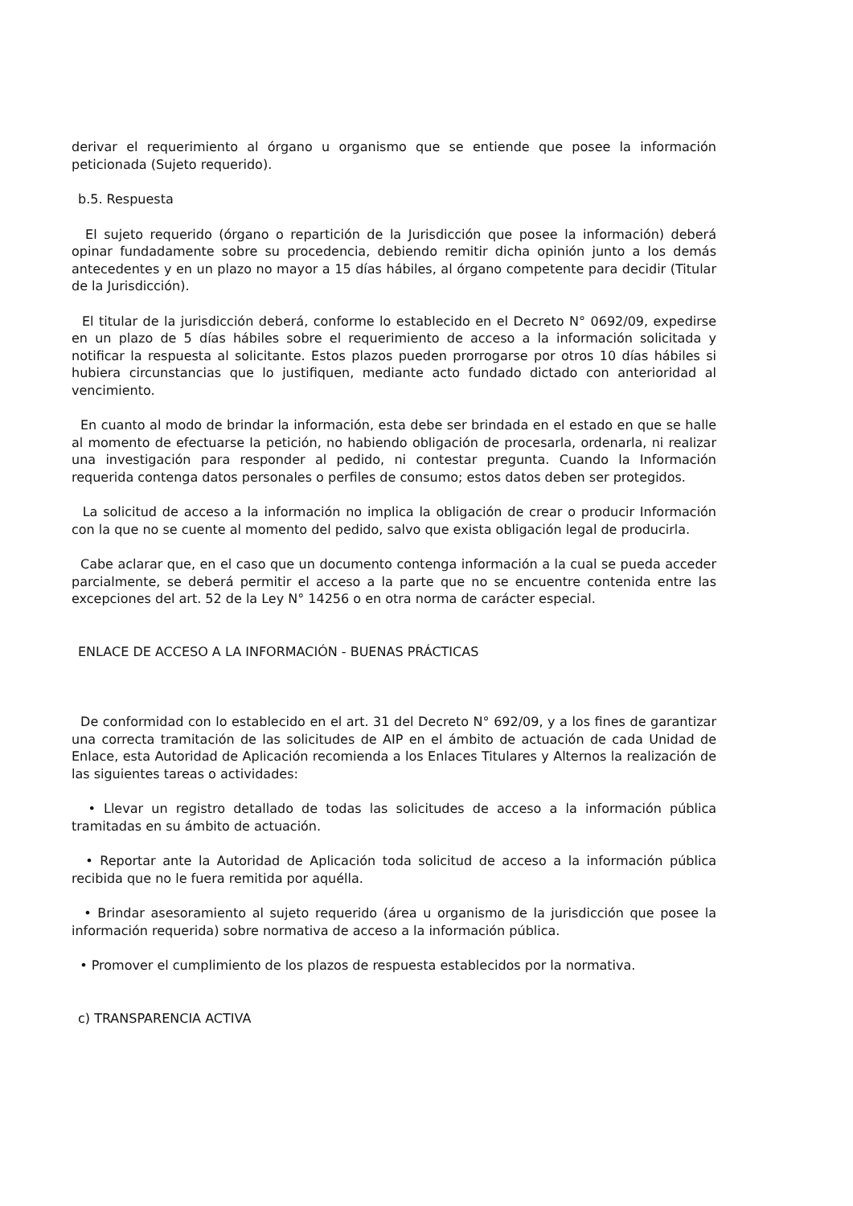derivar el requerimiento al órgano u organismo que se entiende que posee la información peticionada (Sujeto requerido).
b.5. Respuesta
El sujeto requerido (órgano o repartición de la Jurisdicción que posee la información) deberá opinar fundadamente sobre su procedencia, debiendo remitir dicha opinión junto a los demás antecedentes y en un plazo no mayor a 15 días hábiles, al órgano competente para decidir (Titular de la Jurisdicción).
El titular de la jurisdicción deberá, conforme lo establecido en el Decreto N° 0692/09, expedirse en un plazo de 5 días hábiles sobre el requerimiento de acceso a la información solicitada y notificar la respuesta al solicitante. Estos plazos pueden prorrogarse por otros 10 días hábiles si hubiera circunstancias que lo justifiquen, mediante acto fundado dictado con anterioridad al vencimiento.
En cuanto al modo de brindar la información, esta debe ser brindada en el estado en que se halle al momento de efectuarse la petición, no habiendo obligación de procesarla, ordenarla, ni realizar una investigación para responder al pedido, ni contestar pregunta. Cuando la Información requerida contenga datos personales o perfiles de consumo; estos datos deben ser protegidos.
La solicitud de acceso a la información no implica la obligación de crear o producir Información con la que no se cuente al momento del pedido, salvo que exista obligación legal de producirla.
Cabe aclarar que, en el caso que un documento contenga información a la cual se pueda acceder parcialmente, se deberá permitir el acceso a la parte que no se encuentre contenida entre las excepciones del art. 52 de la Ley N° 14256 o en otra norma de carácter especial.
ENLACE DE ACCESO A LA INFORMACIÓN - BUENAS PRÁCTICAS
De conformidad con lo establecido en el art. 31 del Decreto N° 692/09, y a los fines de garantizar una correcta tramitación de las solicitudes de AIP en el ámbito de actuación de cada Unidad de Enlace, esta Autoridad de Aplicación recomienda a los Enlaces Titulares y Alternos la realización de las siguientes tareas o actividades:
• Llevar un registro detallado de todas las solicitudes de acceso a la información pública tramitadas en su ámbito de actuación.
• Reportar ante la Autoridad de Aplicación toda solicitud de acceso a la información pública recibida que no le fuera remitida por aquélla.
• Brindar asesoramiento al sujeto requerido (área u organismo de la jurisdicción que posee la información requerida) sobre normativa de acceso a la información pública.
• Promover el cumplimiento de los plazos de respuesta establecidos por la normativa.
c) TRANSPARENCIA ACTIVA